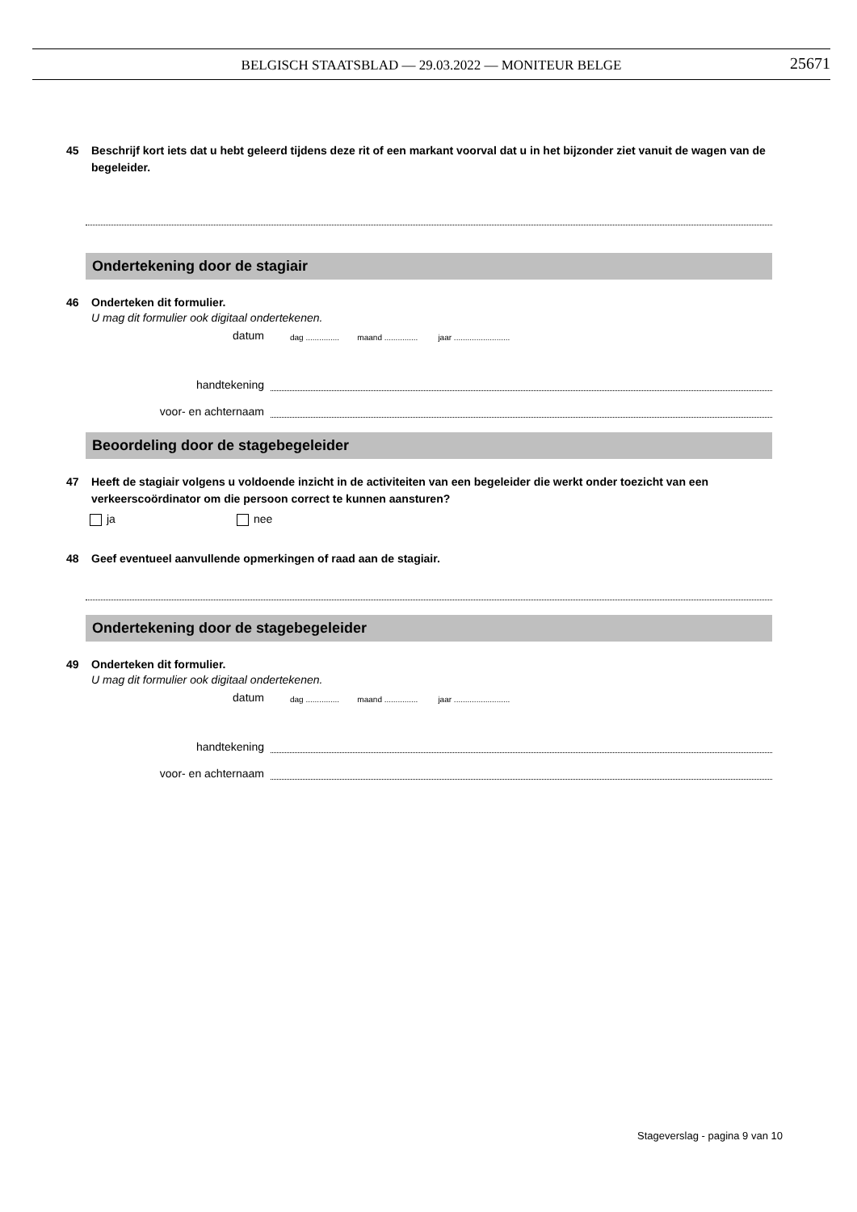BELGISCH STAATSBLAD — 29.03.2022 — MONITEUR BELGE
25671
45 Beschrijf kort iets dat u hebt geleerd tijdens deze rit of een markant voorval dat u in het bijzonder ziet vanuit de wagen van de begeleider.
Ondertekening door de stagiair
46 Onderteken dit formulier.
U mag dit formulier ook digitaal ondertekenen.
datum dag ............... maand ............... jaar .........................
handtekening
voor- en achternaam
Beoordeling door de stagebegeleider
47 Heeft de stagiair volgens u voldoende inzicht in de activiteiten van een begeleider die werkt onder toezicht van een verkeerscoördinator om die persoon correct te kunnen aansturen?
ja nee
48 Geef eventueel aanvullende opmerkingen of raad aan de stagiair.
Ondertekening door de stagebegeleider
49 Onderteken dit formulier.
U mag dit formulier ook digitaal ondertekenen.
datum dag ............... maand ............... jaar .........................
handtekening
voor- en achternaam
Stageverslag - pagina 9 van 10